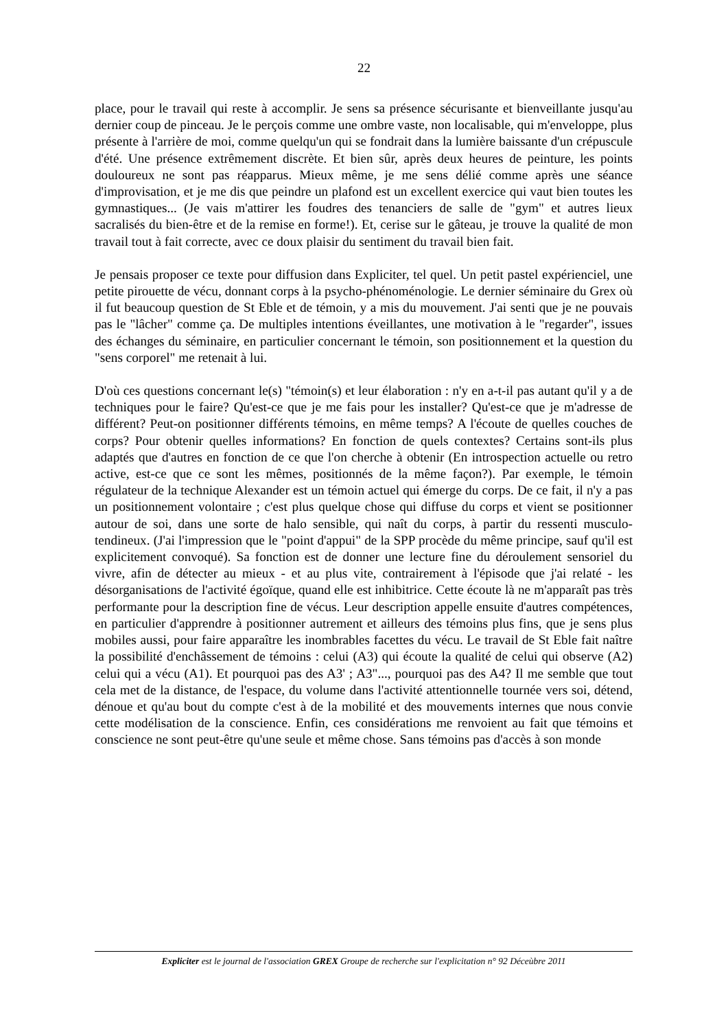22
place, pour le travail qui reste à accomplir. Je sens sa présence sécurisante et bienveillante jusqu'au dernier coup de pinceau. Je le perçois comme une ombre vaste, non localisable, qui m'enveloppe, plus présente à l'arrière de moi, comme quelqu'un qui se fondrait dans la lumière baissante d'un crépuscule d'été. Une présence extrêmement discrète. Et bien sûr, après deux heures de peinture, les points douloureux ne sont pas réapparus. Mieux même, je me sens délié comme après une séance d'improvisation, et je me dis que peindre un plafond est un excellent exercice qui vaut bien toutes les gymnastiques... (Je vais m'attirer les foudres des tenanciers de salle de "gym" et autres lieux sacralisés du bien-être et de la remise en forme!). Et, cerise sur le gâteau, je trouve la qualité de mon travail tout à fait correcte, avec ce doux plaisir du sentiment du travail bien fait.
Je pensais proposer ce texte pour diffusion dans Expliciter, tel quel. Un petit pastel expérienciel, une petite pirouette de vécu, donnant corps à la psycho-phénoménologie. Le dernier séminaire du Grex où il fut beaucoup question de St Eble et de témoin, y a mis du mouvement. J'ai senti que je ne pouvais pas le "lâcher" comme ça. De multiples intentions éveillantes, une motivation à le "regarder", issues des échanges du séminaire, en particulier concernant le témoin, son positionnement et la question du "sens corporel" me retenait à lui.
D'où ces questions concernant le(s) "témoin(s) et leur élaboration : n'y en a-t-il pas autant qu'il y a de techniques pour le faire? Qu'est-ce que je me fais pour les installer? Qu'est-ce que je m'adresse de différent? Peut-on positionner différents témoins, en même temps? A l'écoute de quelles couches de corps? Pour obtenir quelles informations? En fonction de quels contextes? Certains sont-ils plus adaptés que d'autres en fonction de ce que l'on cherche à obtenir (En introspection actuelle ou retro active, est-ce que ce sont les mêmes, positionnés de la même façon?). Par exemple, le témoin régulateur de la technique Alexander est un témoin actuel qui émerge du corps. De ce fait, il n'y a pas un positionnement volontaire ; c'est plus quelque chose qui diffuse du corps et vient se positionner autour de soi, dans une sorte de halo sensible, qui naît du corps, à partir du ressenti musculo-tendineux. (J'ai l'impression que le "point d'appui" de la SPP procède du même principe, sauf qu'il est explicitement convoqué). Sa fonction est de donner une lecture fine du déroulement sensoriel du vivre, afin de détecter au mieux - et au plus vite, contrairement à l'épisode que j'ai relaté - les désorganisations de l'activité égoïque, quand elle est inhibitrice. Cette écoute là ne m'apparaît pas très performante pour la description fine de vécus. Leur description appelle ensuite d'autres compétences, en particulier d'apprendre à positionner autrement et ailleurs des témoins plus fins, que je sens plus mobiles aussi, pour faire apparaître les inombrables facettes du vécu. Le travail de St Eble fait naître la possibilité d'enchâssement de témoins : celui (A3) qui écoute la qualité de celui qui observe (A2) celui qui a vécu (A1). Et pourquoi pas des A3' ; A3"..., pourquoi pas des A4? Il me semble que tout cela met de la distance, de l'espace, du volume dans l'activité attentionnelle tournée vers soi, détend, dénoue et qu'au bout du compte c'est à de la mobilité et des mouvements internes que nous convie cette modélisation de la conscience. Enfin, ces considérations me renvoient au fait que témoins et conscience ne sont peut-être qu'une seule et même chose. Sans témoins pas d'accès à son monde
Expliciter est le journal de l'association GREX Groupe de recherche sur l'explicitation n° 92 Déceùbre 2011